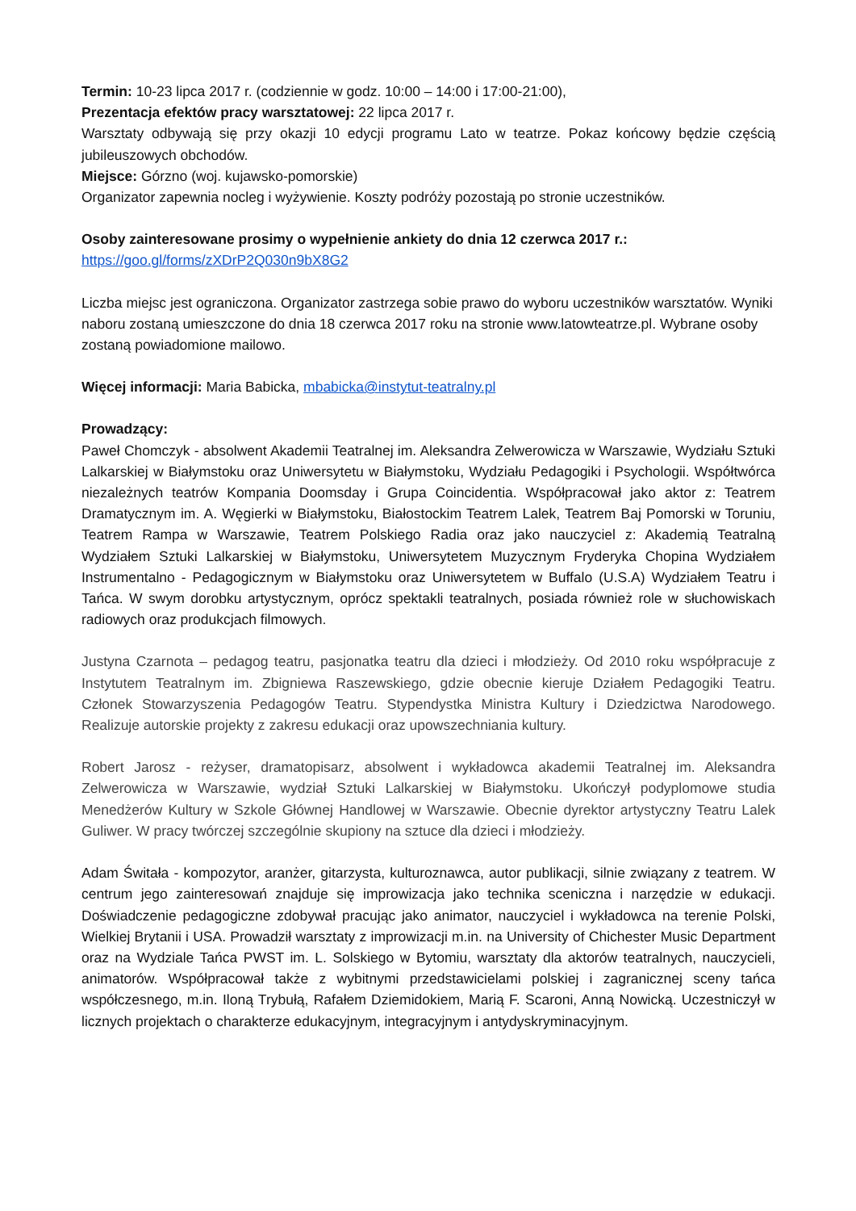Termin: 10-23 lipca 2017 r. (codziennie w godz. 10:00 – 14:00 i 17:00-21:00),
Prezentacja efektów pracy warsztatowej: 22 lipca 2017 r.
Warsztaty odbywają się przy okazji 10 edycji programu Lato w teatrze. Pokaz końcowy będzie częścią jubileuszowych obchodów.
Miejsce: Górzno (woj. kujawsko-pomorskie)
Organizator zapewnia nocleg i wyżywienie. Koszty podróży pozostają po stronie uczestników.
Osoby zainteresowane prosimy o wypełnienie ankiety do dnia 12 czerwca 2017 r.:
https://goo.gl/forms/zXDrP2Q030n9bX8G2
Liczba miejsc jest ograniczona. Organizator zastrzega sobie prawo do wyboru uczestników warsztatów. Wyniki naboru zostaną umieszczone do dnia 18 czerwca 2017 roku na stronie www.latowteatrze.pl. Wybrane osoby zostaną powiadomione mailowo.
Więcej informacji: Maria Babicka, mbabicka@instytut-teatralny.pl
Prowadzący:
Paweł Chomczyk - absolwent Akademii Teatralnej im. Aleksandra Zelwerowicza w Warszawie, Wydziału Sztuki Lalkarskiej w Białymstoku oraz Uniwersytetu w Białymstoku, Wydziału Pedagogiki i Psychologii. Współtwórca niezależnych teatrów Kompania Doomsday i Grupa Coincidentia. Współpracował jako aktor z: Teatrem Dramatycznym im. A. Węgierki w Białymstoku, Białostockim Teatrem Lalek, Teatrem Baj Pomorski w Toruniu, Teatrem Rampa w Warszawie, Teatrem Polskiego Radia oraz jako nauczyciel z: Akademią Teatralną Wydziałem Sztuki Lalkarskiej w Białymstoku, Uniwersytetem Muzycznym Fryderyka Chopina Wydziałem Instrumentalno - Pedagogicznym w Białymstoku oraz Uniwersytetem w Buffalo (U.S.A) Wydziałem Teatru i Tańca. W swym dorobku artystycznym, oprócz spektakli teatralnych, posiada również role w słuchowiskach radiowych oraz produkcjach filmowych.
Justyna Czarnota – pedagog teatru, pasjonatka teatru dla dzieci i młodzieży. Od 2010 roku współpracuje z Instytutem Teatralnym im. Zbigniewa Raszewskiego, gdzie obecnie kieruje Działem Pedagogiki Teatru. Członek Stowarzyszenia Pedagogów Teatru. Stypendystka Ministra Kultury i Dziedzictwa Narodowego. Realizuje autorskie projekty z zakresu edukacji oraz upowszechniania kultury.
Robert Jarosz - reżyser, dramatopisarz, absolwent i wykładowca akademii Teatralnej im. Aleksandra Zelwerowicza w Warszawie, wydział Sztuki Lalkarskiej w Białymstoku. Ukończył podyplomowe studia Menedżerów Kultury w Szkole Głównej Handlowej w Warszawie. Obecnie dyrektor artystyczny Teatru Lalek Guliwer. W pracy twórczej szczególnie skupiony na sztuce dla dzieci i młodzieży.
Adam Świtała - kompozytor, aranżer, gitarzysta, kulturoznawca, autor publikacji, silnie związany z teatrem. W centrum jego zainteresowań znajduje się improwizacja jako technika sceniczna i narzędzie w edukacji. Doświadczenie pedagogiczne zdobywał pracując jako animator, nauczyciel i wykładowca na terenie Polski, Wielkiej Brytanii i USA. Prowadził warsztaty z improwizacji m.in. na University of Chichester Music Department oraz na Wydziale Tańca PWST im. L. Solskiego w Bytomiu, warsztaty dla aktorów teatralnych, nauczycieli, animatorów. Współpracował także z wybitnymi przedstawicielami polskiej i zagranicznej sceny tańca współczesnego, m.in. Iloną Trybułą, Rafałem Dziemidokiem, Marią F. Scaroni, Anną Nowicką. Uczestniczył w licznych projektach o charakterze edukacyjnym, integracyjnym i antydyskryminacyjnym.